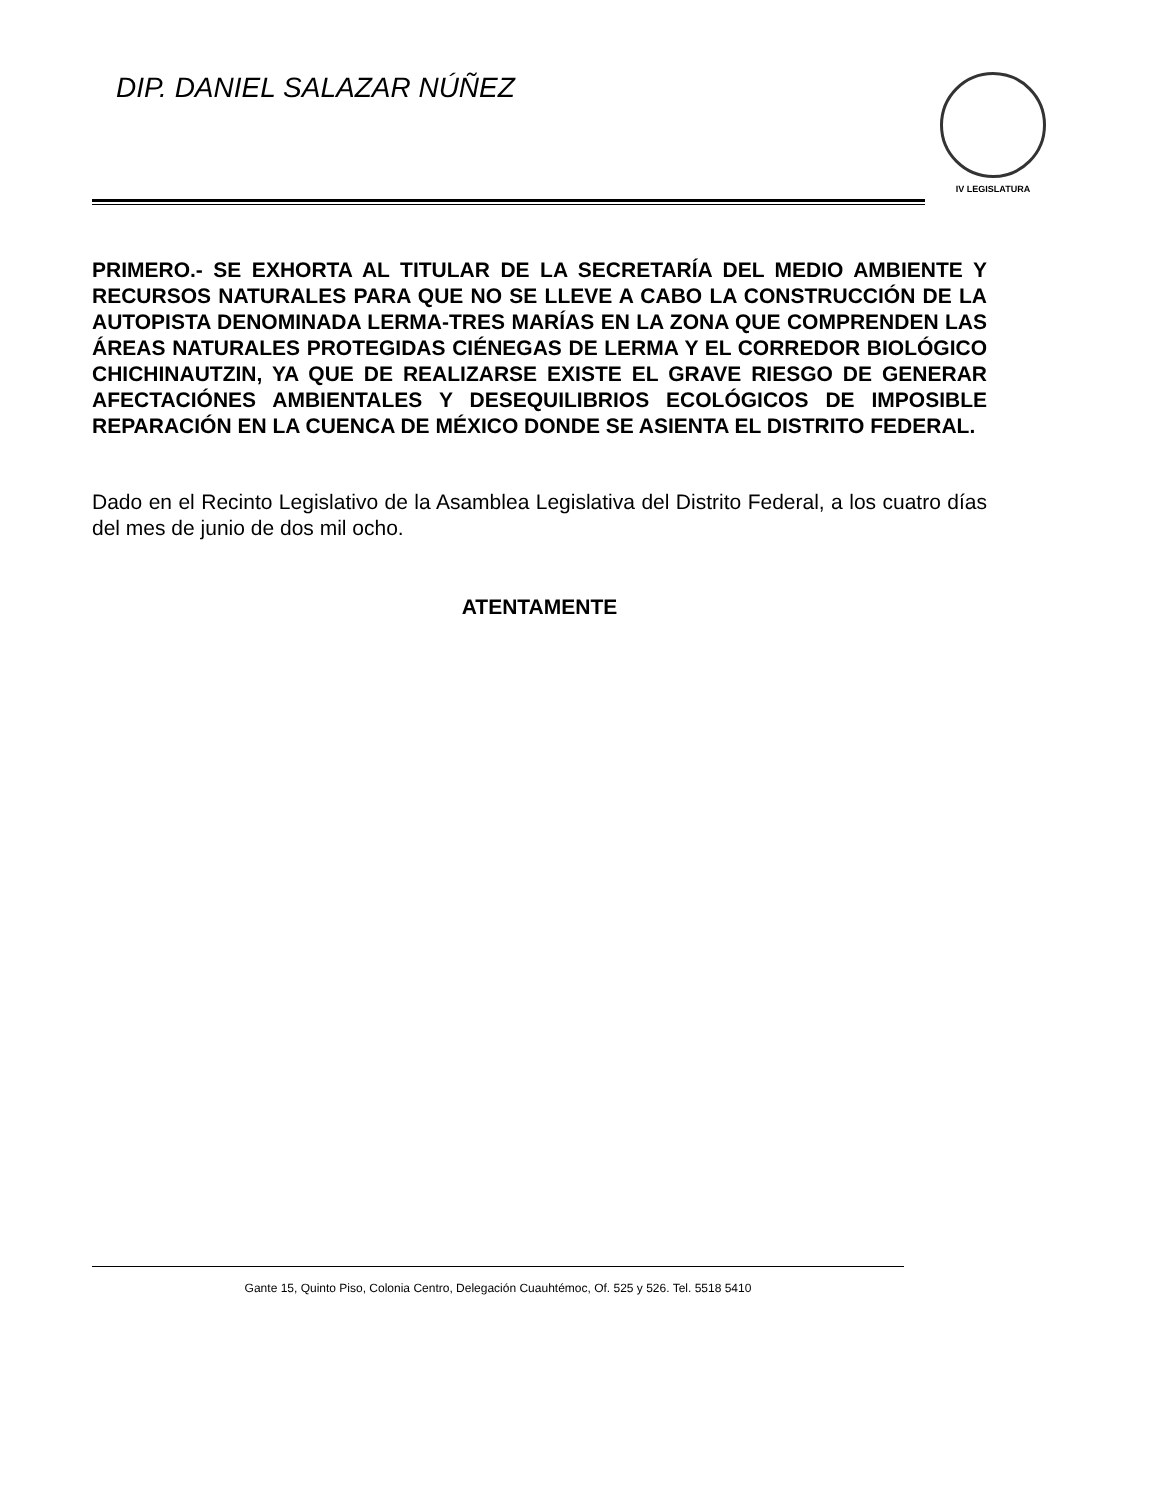DIP. DANIEL SALAZAR NÚÑEZ
IV LEGISLATURA
PRIMERO.- SE EXHORTA AL TITULAR DE LA SECRETARÍA DEL MEDIO AMBIENTE Y RECURSOS NATURALES PARA QUE NO SE LLEVE A CABO LA CONSTRUCCIÓN DE LA AUTOPISTA DENOMINADA LERMA-TRES MARÍAS EN LA ZONA QUE COMPRENDEN LAS ÁREAS NATURALES PROTEGIDAS CIÉNEGAS DE LERMA Y EL CORREDOR BIOLÓGICO CHICHINAUTZIN, YA QUE DE REALIZARSE EXISTE EL GRAVE RIESGO DE GENERAR AFECTACIÓNES AMBIENTALES Y DESEQUILIBRIOS ECOLÓGICOS DE IMPOSIBLE REPARACIÓN EN LA CUENCA DE MÉXICO DONDE SE ASIENTA EL DISTRITO FEDERAL.
Dado en el Recinto Legislativo de la Asamblea Legislativa del Distrito Federal, a los cuatro días del mes de junio de dos mil ocho.
ATENTAMENTE
Gante 15, Quinto Piso, Colonia Centro, Delegación Cuauhtémoc, Of. 525 y 526. Tel. 5518 5410